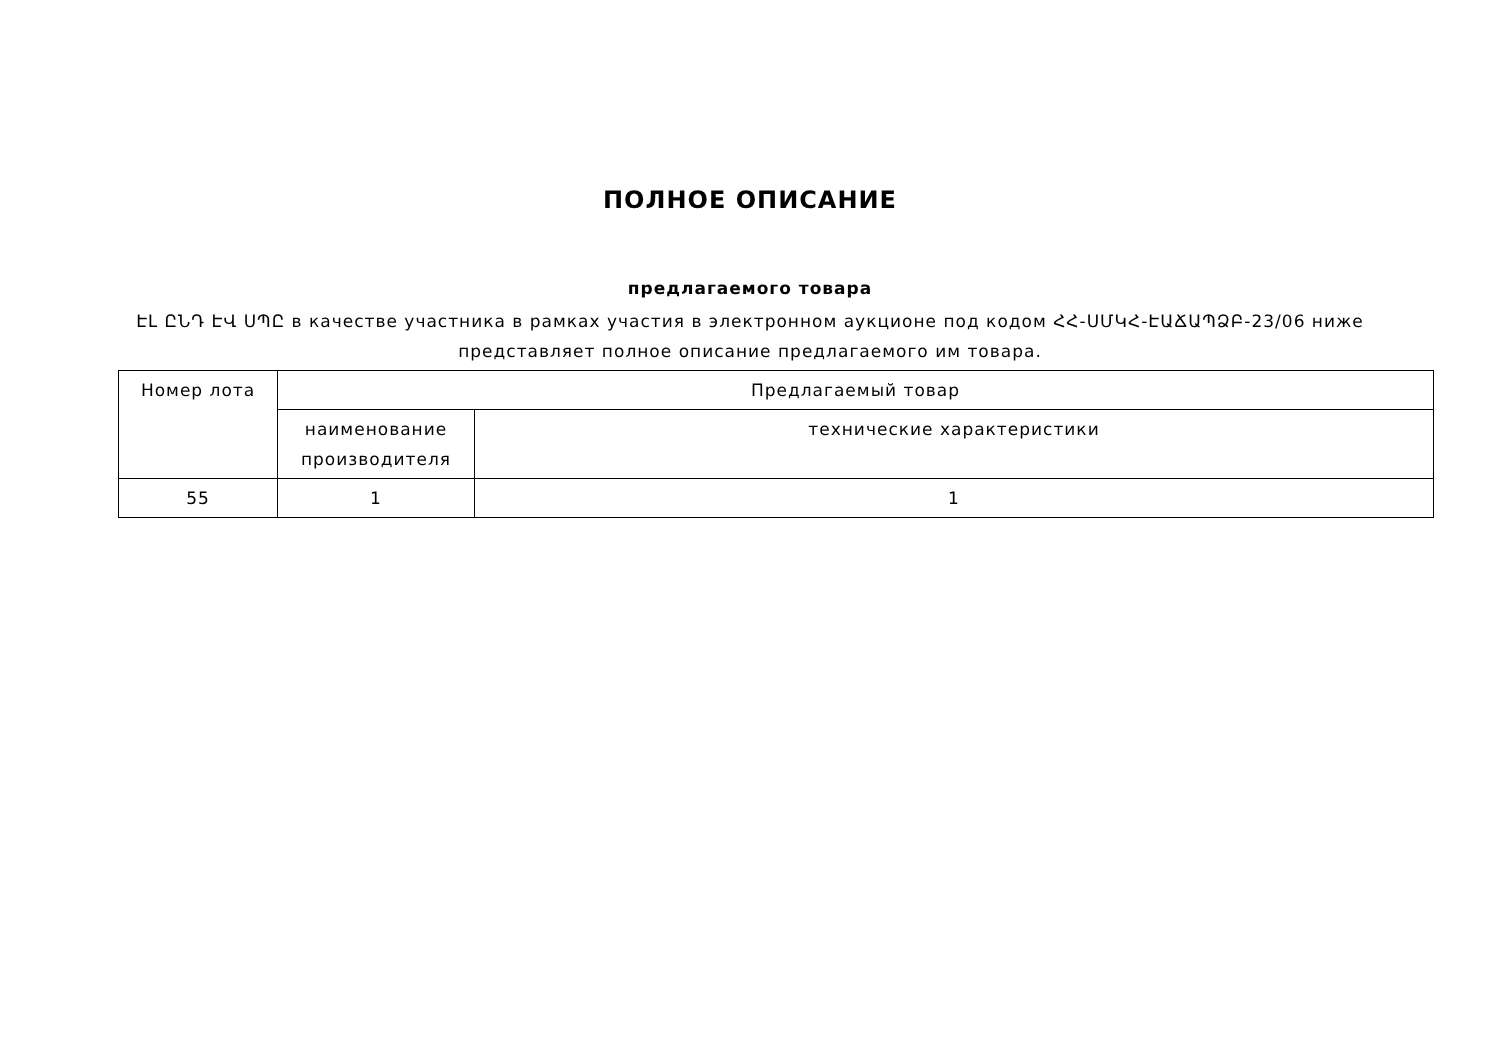ПОЛНОЕ ОПИСАНИЕ
предлагаемого товара
ԷԼ ԸՆԴ ԷՎ ՍՊԸ в качестве участника в рамках участия в электронном аукционе под кодом ՀՀ-ՍՄԿՀ-ԷԱՃԱՊՁԲ-23/06 ниже представляет полное описание предлагаемого им товара.
| Номер лота | Предлагаемый товар | |
| --- | --- | --- |
| | наименование производителя | технические характеристики |
| 55 | 1 | 1 |